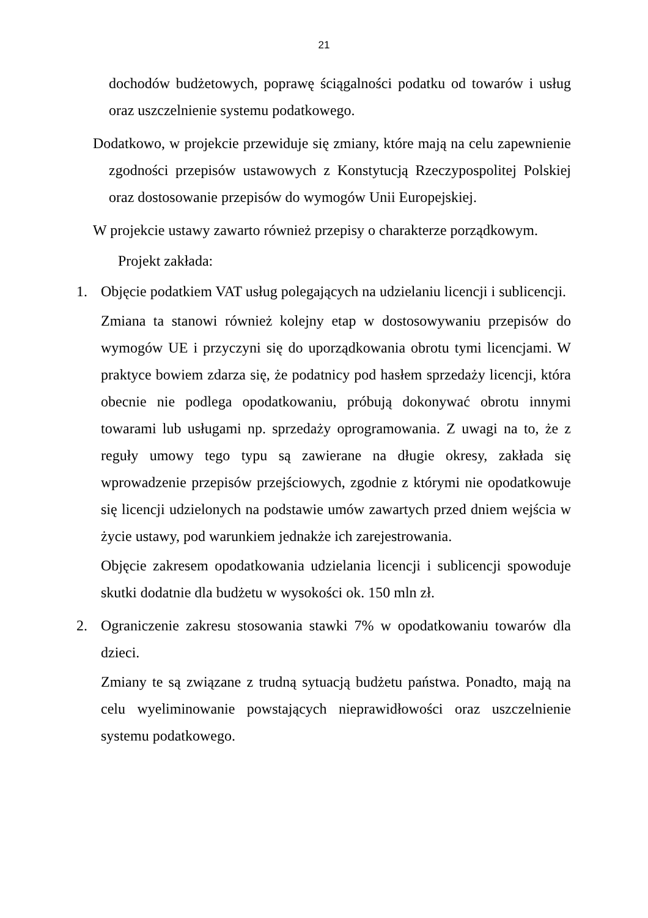21
dochodów budżetowych, poprawę ściągalności podatku od towarów i usług oraz uszczelnienie systemu podatkowego.
Dodatkowo, w projekcie przewiduje się zmiany, które mają na celu zapewnienie zgodności przepisów ustawowych z Konstytucją Rzeczypospolitej Polskiej oraz dostosowanie przepisów do wymogów Unii Europejskiej.
W projekcie ustawy zawarto również przepisy o charakterze porządkowym.
Projekt zakłada:
1. Objęcie podatkiem VAT usług polegających na udzielaniu licencji i sublicencji.
Zmiana ta stanowi również kolejny etap w dostosowywaniu przepisów do wymogów UE i przyczyni się do uporządkowania obrotu tymi licencjami. W praktyce bowiem zdarza się, że podatnicy pod hasłem sprzedaży licencji, która obecnie nie podlega opodatkowaniu, próbują dokonywać obrotu innymi towarami lub usługami np. sprzedaży oprogramowania. Z uwagi na to, że z reguły umowy tego typu są zawierane na długie okresy, zakłada się wprowadzenie przepisów przejściowych, zgodnie z którymi nie opodatkowuje się licencji udzielonych na podstawie umów zawartych przed dniem wejścia w życie ustawy, pod warunkiem jednakże ich zarejestrowania.
Objęcie zakresem opodatkowania udzielania licencji i sublicencji spowoduje skutki dodatnie dla budżetu w wysokości ok. 150 mln zł.
2. Ograniczenie zakresu stosowania stawki 7% w opodatkowaniu towarów dla dzieci.
Zmiany te są związane z trudną sytuacją budżetu państwa. Ponadto, mają na celu wyeliminowanie powstających nieprawidłowości oraz uszczelnienie systemu podatkowego.